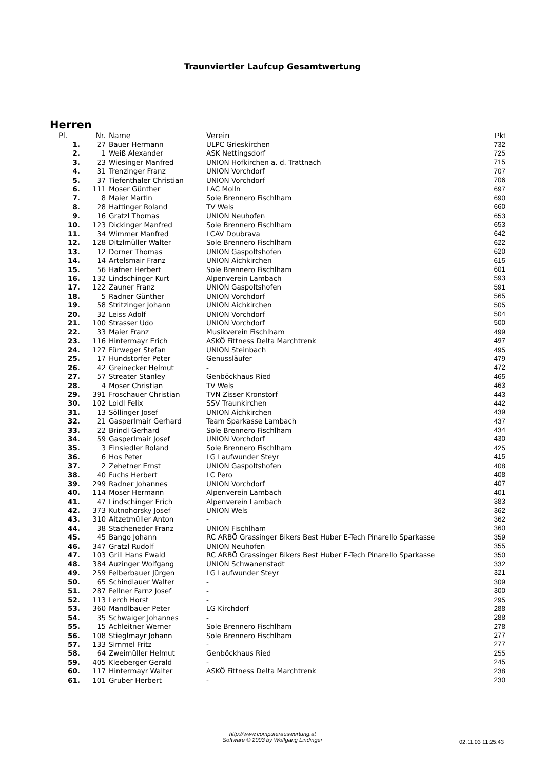Traunviertler Laufcup Gesamtwertung
Herren
| Pl. | Nr. | Name | Verein | Pkt |
| --- | --- | --- | --- | --- |
| 1. | 27 | Bauer Hermann | ULPC Grieskirchen | 732 |
| 2. | 1 | Weiß Alexander | ASK Nettingsdorf | 725 |
| 3. | 23 | Wiesinger Manfred | UNION Hofkirchen a. d. Trattnach | 715 |
| 4. | 31 | Trenzinger Franz | UNION Vorchdorf | 707 |
| 5. | 37 | Tiefenthaler Christian | UNION Vorchdorf | 706 |
| 6. | 111 | Moser Günther | LAC Molln | 697 |
| 7. | 8 | Maier Martin | Sole Brennero Fischlham | 690 |
| 8. | 28 | Hattinger Roland | TV Wels | 660 |
| 9. | 16 | Gratzl Thomas | UNION Neuhofen | 653 |
| 10. | 123 | Dickinger Manfred | Sole Brennero Fischlham | 653 |
| 11. | 34 | Wimmer Manfred | LCAV Doubrava | 642 |
| 12. | 128 | Ditzlmüller Walter | Sole Brennero Fischlham | 622 |
| 13. | 12 | Dorner Thomas | UNION Gaspoltshofen | 620 |
| 14. | 14 | Artelsmair Franz | UNION Aichkirchen | 615 |
| 15. | 56 | Hafner Herbert | Sole Brennero Fischlham | 601 |
| 16. | 132 | Lindschinger Kurt | Alpenverein Lambach | 593 |
| 17. | 122 | Zauner Franz | UNION Gaspoltshofen | 591 |
| 18. | 5 | Radner Günther | UNION Vorchdorf | 565 |
| 19. | 58 | Stritzinger Johann | UNION Aichkirchen | 505 |
| 20. | 32 | Leiss Adolf | UNION Vorchdorf | 504 |
| 21. | 100 | Strasser Udo | UNION Vorchdorf | 500 |
| 22. | 33 | Maier Franz | Musikverein Fischlham | 499 |
| 23. | 116 | Hintermayr Erich | ASKÖ Fittness Delta Marchtrenk | 497 |
| 24. | 127 | Fürweger Stefan | UNION Steinbach | 495 |
| 25. | 17 | Hundstorfer Peter | Genussläufer | 479 |
| 26. | 42 | Greinecker Helmut | - | 472 |
| 27. | 57 | Streater Stanley | Genböckhaus Ried | 465 |
| 28. | 4 | Moser Christian | TV Wels | 463 |
| 29. | 391 | Froschauer Christian | TVN Zisser Kronstorf | 443 |
| 30. | 102 | Loidl Felix | SSV Traunkirchen | 442 |
| 31. | 13 | Söllinger Josef | UNION Aichkirchen | 439 |
| 32. | 21 | Gasperlmair Gerhard | Team Sparkasse Lambach | 437 |
| 33. | 22 | Brindl Gerhard | Sole Brennero Fischlham | 434 |
| 34. | 59 | Gasperlmair Josef | UNION Vorchdorf | 430 |
| 35. | 3 | Einsiedler Roland | Sole Brennero Fischlham | 425 |
| 36. | 6 | Hos Peter | LG Laufwunder Steyr | 415 |
| 37. | 2 | Zehetner Ernst | UNION Gaspoltshofen | 408 |
| 38. | 40 | Fuchs Herbert | LC Pero | 408 |
| 39. | 299 | Radner Johannes | UNION Vorchdorf | 407 |
| 40. | 114 | Moser Hermann | Alpenverein Lambach | 401 |
| 41. | 47 | Lindschinger Erich | Alpenverein Lambach | 383 |
| 42. | 373 | Kutnohorsky Josef | UNION Wels | 362 |
| 43. | 310 | Aitzetmüller Anton | - | 362 |
| 44. | 38 | Stacheneder Franz | UNION Fischlham | 360 |
| 45. | 45 | Bango Johann | RC ARBÖ Grassinger Bikers Best Huber E-Tech Pinarello Sparkasse | 359 |
| 46. | 347 | Gratzl Rudolf | UNION Neuhofen | 355 |
| 47. | 103 | Grill Hans Ewald | RC ARBÖ Grassinger Bikers Best Huber E-Tech Pinarello Sparkasse | 350 |
| 48. | 384 | Auzinger Wolfgang | UNION Schwanenstadt | 332 |
| 49. | 259 | Felberbauer Jürgen | LG Laufwunder Steyr | 321 |
| 50. | 65 | Schindlauer Walter | - | 309 |
| 51. | 287 | Fellner Farnz Josef | - | 300 |
| 52. | 113 | Lerch Horst | - | 295 |
| 53. | 360 | Mandlbauer Peter | LG Kirchdorf | 288 |
| 54. | 35 | Schwaiger Johannes | - | 288 |
| 55. | 15 | Achleitner Werner | Sole Brennero Fischlham | 278 |
| 56. | 108 | Stieglmayr Johann | Sole Brennero Fischlham | 277 |
| 57. | 133 | Simmel Fritz | - | 277 |
| 58. | 64 | Zweimüller Helmut | Genböckhaus Ried | 255 |
| 59. | 405 | Kleeberger Gerald | - | 245 |
| 60. | 117 | Hintermayr Walter | ASKÖ Fittness Delta Marchtrenk | 238 |
| 61. | 101 | Gruber Herbert | - | 230 |
http://www.computerauswertung.at
Software © 2003 by Wolfgang Lindinger
02.11.03 11:25:43